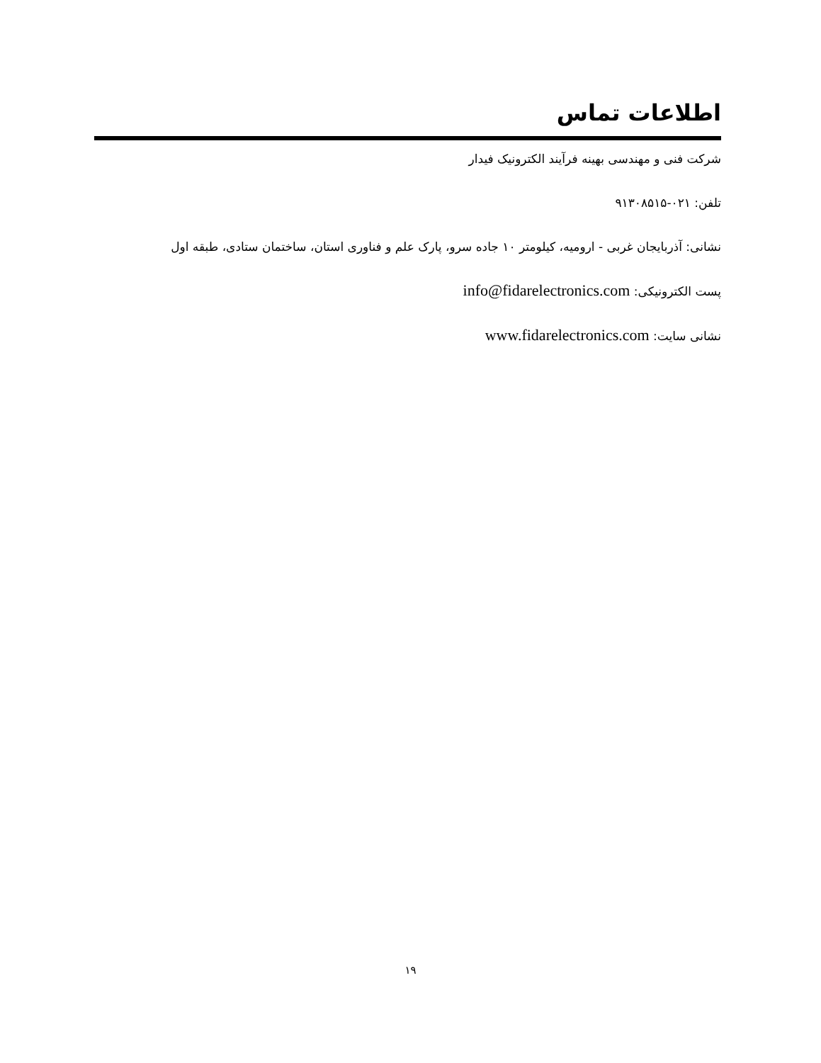اطلاعات تماس
شرکت فنی و مهندسی بهینه فرآیند الکترونیک فیدار
تلفن: ۰۲۱-۹۱۳۰۸۵۱۵
نشانی: آذربایجان غربی - ارومیه، کیلومتر ۱۰ جاده سرو، پارک علم و فناوری استان، ساختمان ستادی، طبقه اول
پست الکترونیکی: info@fidarelectronics.com
نشانی سایت: www.fidarelectronics.com
۱۹